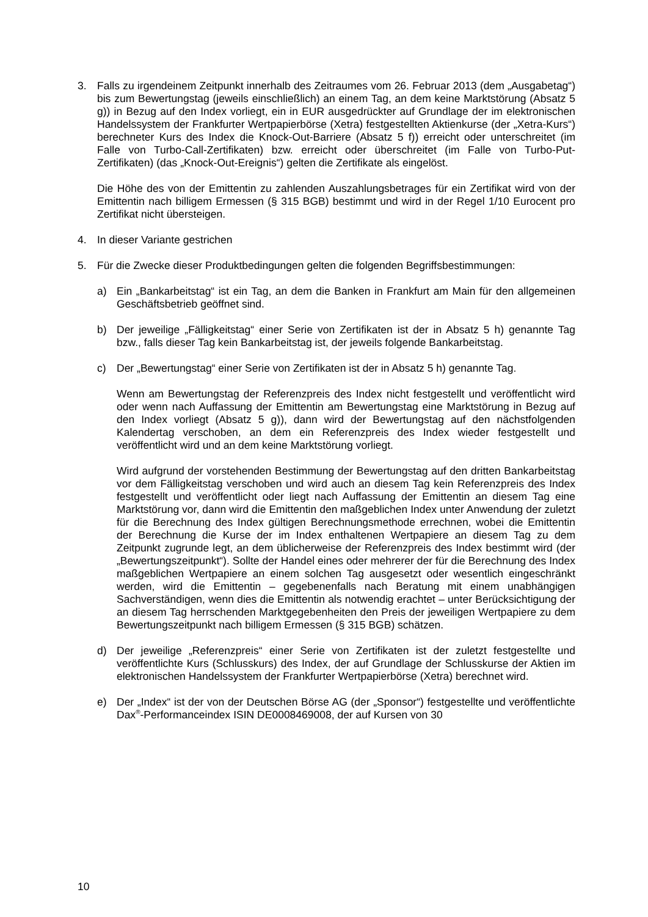3. Falls zu irgendeinem Zeitpunkt innerhalb des Zeitraumes vom 26. Februar 2013 (dem „Ausgabetag“) bis zum Bewertungstag (jeweils einschließlich) an einem Tag, an dem keine Marktstörung (Absatz 5 g)) in Bezug auf den Index vorliegt, ein in EUR ausgedrückter auf Grundlage der im elektronischen Handelssystem der Frankfurter Wertpapierbörse (Xetra) festgestellten Aktienkurse (der „Xetra-Kurs“) berechneter Kurs des Index die Knock-Out-Barriere (Absatz 5 f)) erreicht oder unterschreitet (im Falle von Turbo-Call-Zertifikaten) bzw. erreicht oder überschreitet (im Falle von Turbo-Put-Zertifikaten) (das „Knock-Out-Ereignis“) gelten die Zertifikate als eingelöst.
Die Höhe des von der Emittentin zu zahlenden Auszahlungsbetrages für ein Zertifikat wird von der Emittentin nach billigem Ermessen (§ 315 BGB) bestimmt und wird in der Regel 1/10 Eurocent pro Zertifikat nicht übersteigen.
4. In dieser Variante gestrichen
5. Für die Zwecke dieser Produktbedingungen gelten die folgenden Begriffsbestimmungen:
a) Ein „Bankarbeitstag“ ist ein Tag, an dem die Banken in Frankfurt am Main für den allgemeinen Geschäftsbetrieb geöffnet sind.
b) Der jeweilige „Fälligkeitstag“ einer Serie von Zertifikaten ist der in Absatz 5 h) genannte Tag bzw., falls dieser Tag kein Bankarbeitstag ist, der jeweils folgende Bankarbeitstag.
c) Der „Bewertungstag“ einer Serie von Zertifikaten ist der in Absatz 5 h) genannte Tag.
Wenn am Bewertungstag der Referenzpreis des Index nicht festgestellt und veröffentlicht wird oder wenn nach Auffassung der Emittentin am Bewertungstag eine Marktstörung in Bezug auf den Index vorliegt (Absatz 5 g)), dann wird der Bewertungstag auf den nächstfolgenden Kalendertag verschoben, an dem ein Referenzpreis des Index wieder festgestellt und veröffentlicht wird und an dem keine Marktstörung vorliegt.
Wird aufgrund der vorstehenden Bestimmung der Bewertungstag auf den dritten Bankarbeitstag vor dem Fälligkeitstag verschoben und wird auch an diesem Tag kein Referenzpreis des Index festgestellt und veröffentlicht oder liegt nach Auffassung der Emittentin an diesem Tag eine Marktstörung vor, dann wird die Emittentin den maßgeblichen Index unter Anwendung der zuletzt für die Berechnung des Index gültigen Berechnungsmethode errechnen, wobei die Emittentin der Berechnung die Kurse der im Index enthaltenen Wertpapiere an diesem Tag zu dem Zeitpunkt zugrunde legt, an dem üblicherweise der Referenzpreis des Index bestimmt wird (der „Bewertungszeitpunkt“). Sollte der Handel eines oder mehrerer der für die Berechnung des Index maßgeblichen Wertpapiere an einem solchen Tag ausgesetzt oder wesentlich eingeschränkt werden, wird die Emittentin – gegebenenfalls nach Beratung mit einem unabhängigen Sachverständigen, wenn dies die Emittentin als notwendig erachtet – unter Berücksichtigung der an diesem Tag herrschenden Marktgegebenheiten den Preis der jeweiligen Wertpapiere zu dem Bewertungszeitpunkt nach billigem Ermessen (§ 315 BGB) schätzen.
d) Der jeweilige „Referenzpreis“ einer Serie von Zertifikaten ist der zuletzt festgestellte und veröffentlichte Kurs (Schlusskurs) des Index, der auf Grundlage der Schlusskurse der Aktien im elektronischen Handelssystem der Frankfurter Wertpapierbörse (Xetra) berechnet wird.
e) Der „Index“ ist der von der Deutschen Börse AG (der „Sponsor“) festgestellte und veröffentlichte Dax<sup>®</sup>-Performanceindex ISIN DE0008469008, der auf Kursen von 30
10